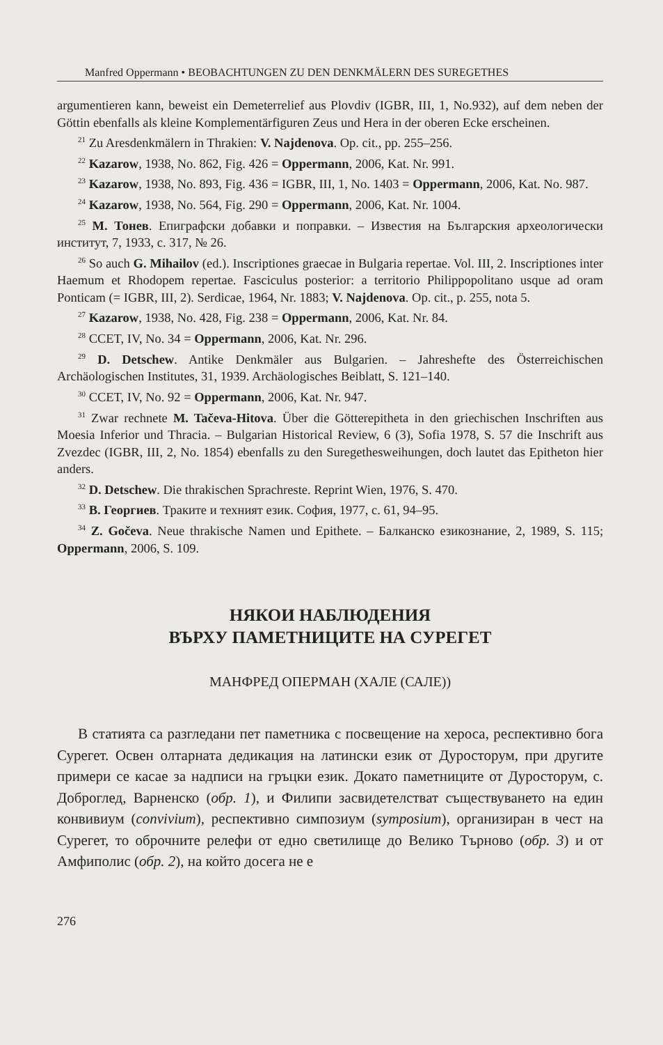Manfred Oppermann • BEOBACHTUNGEN ZU DEN DENKMÄLERN DES SUREGETHES
argumentieren kann, beweist ein Demeterrelief aus Plovdiv (IGBR, III, 1, No.932), auf dem neben der Göttin ebenfalls als kleine Komplementärfiguren Zeus und Hera in der oberen Ecke erscheinen.
<sup>21</sup> Zu Aresdenkmälern in Thrakien: V. Najdenova. Op. cit., pp. 255–256.
<sup>22</sup> Kazarow, 1938, No. 862, Fig. 426 = Oppermann, 2006, Kat. Nr. 991.
<sup>23</sup> Kazarow, 1938, No. 893, Fig. 436 = IGBR, III, 1, No. 1403 = Oppermann, 2006, Kat. No. 987.
<sup>24</sup> Kazarow, 1938, No. 564, Fig. 290 = Oppermann, 2006, Kat. Nr. 1004.
<sup>25</sup> М. Тонев. Епиграфски добавки и поправки. – Известия на Българския археологически институт, 7, 1933, с. 317, № 26.
<sup>26</sup> So auch G. Mihailov (ed.). Inscriptiones graecae in Bulgaria repertae. Vol. III, 2. Inscriptiones inter Haemum et Rhodopem repertae. Fasciculus posterior: a territorio Philippopolitano usque ad oram Ponticam (= IGBR, III, 2). Serdicae, 1964, Nr. 1883; V. Najdenova. Op. cit., p. 255, nota 5.
<sup>27</sup> Kazarow, 1938, No. 428, Fig. 238 = Oppermann, 2006, Kat. Nr. 84.
<sup>28</sup> CCET, IV, No. 34 = Oppermann, 2006, Kat. Nr. 296.
<sup>29</sup> D. Detschew. Antike Denkmäler aus Bulgarien. – Jahreshefte des Österreichischen Archäologischen Institutes, 31, 1939. Archäologisches Beiblatt, S. 121–140.
<sup>30</sup> CCET, IV, No. 92 = Oppermann, 2006, Kat. Nr. 947.
<sup>31</sup> Zwar rechnete M. Tačeva-Hitova. Über die Götterepitheta in den griechischen Inschriften aus Moesia Inferior und Thracia. – Bulgarian Historical Review, 6 (3), Sofia 1978, S. 57 die Inschrift aus Zvezdec (IGBR, III, 2, No. 1854) ebenfalls zu den Suregethesweihungen, doch lautet das Epitheton hier anders.
<sup>32</sup> D. Detschew. Die thrakischen Sprachreste. Reprint Wien, 1976, S. 470.
<sup>33</sup> В. Георгиев. Траките и техният език. София, 1977, с. 61, 94–95.
<sup>34</sup> Z. Gočeva. Neue thrakische Namen und Epithete. – Балканско езикознание, 2, 1989, S. 115; Oppermann, 2006, S. 109.
НЯКОИ НАБЛЮДЕНИЯ
ВЪРХУ ПАМЕТНИЦИТЕ НА СУРЕГЕТ
МАНФРЕД ОПЕРМАН (ХАЛЕ (САЛЕ))
В статията са разгледани пет паметника с посвещение на хероса, респективно бога Сурегет. Освен олтарната дедикация на латински език от Дуросторум, при другите примери се касае за надписи на гръцки език. Докато паметниците от Дуросторум, с. Доброглед, Варненско (обр. 1), и Филипи засвидетелстват съществуването на един конвивиум (convivium), респективно симпозиум (symposium), организиран в чест на Сурегет, то оброчните релефи от едно светилище до Велико Търново (обр. 3) и от Амфиполис (обр. 2), на който досега не е
276